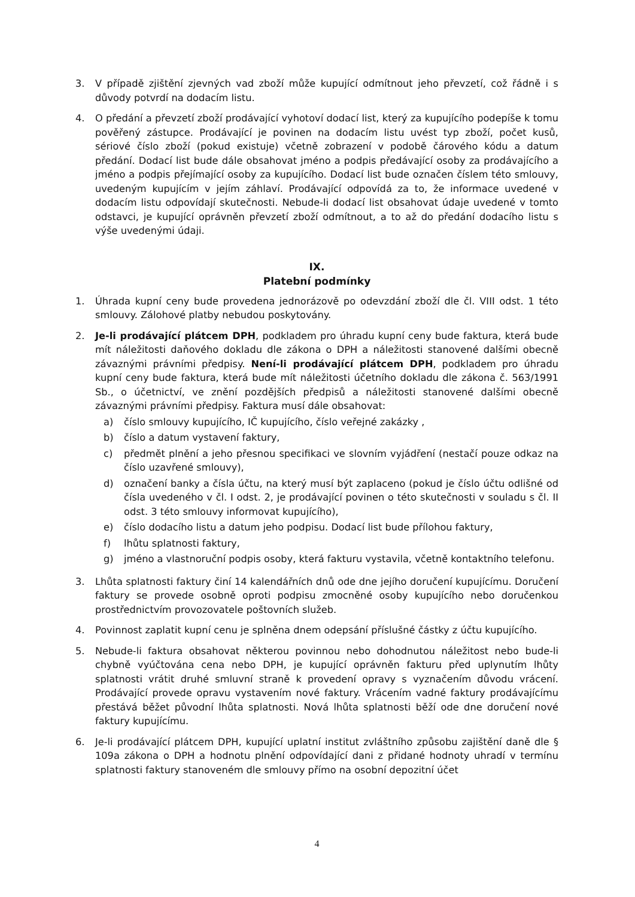3. V případě zjištění zjevných vad zboží může kupující odmítnout jeho převzetí, což řádně i s důvody potvrdí na dodacím listu.
4. O předání a převzetí zboží prodávající vyhotoví dodací list, který za kupujícího podepíše k tomu pověřený zástupce. Prodávající je povinen na dodacím listu uvést typ zboží, počet kusů, sériové číslo zboží (pokud existuje) včetně zobrazení v podobě čárového kódu a datum předání. Dodací list bude dále obsahovat jméno a podpis předávající osoby za prodávajícího a jméno a podpis přejímající osoby za kupujícího. Dodací list bude označen číslem této smlouvy, uvedeným kupujícím v jejím záhlaví. Prodávající odpovídá za to, že informace uvedené v dodacím listu odpovídají skutečnosti. Nebude-li dodací list obsahovat údaje uvedené v tomto odstavci, je kupující oprávněn převzetí zboží odmítnout, a to až do předání dodacího listu s výše uvedenými údaji.
IX.
Platební podmínky
1. Úhrada kupní ceny bude provedena jednorázově po odevzdání zboží dle čl. VIII odst. 1 této smlouvy. Zálohové platby nebudou poskytovány.
2. Je-li prodávající plátcem DPH, podkladem pro úhradu kupní ceny bude faktura, která bude mít náležitosti daňového dokladu dle zákona o DPH a náležitosti stanovené dalšími obecně závaznými právními předpisy. Není-li prodávající plátcem DPH, podkladem pro úhradu kupní ceny bude faktura, která bude mít náležitosti účetního dokladu dle zákona č. 563/1991 Sb., o účetnictví, ve znění pozdějších předpisů a náležitosti stanovené dalšími obecně závaznými právními předpisy. Faktura musí dále obsahovat:
a) číslo smlouvy kupujícího, IČ kupujícího, číslo veřejné zakázky ,
b) číslo a datum vystavení faktury,
c) předmět plnění a jeho přesnou specifikaci ve slovním vyjádření (nestačí pouze odkaz na číslo uzavřené smlouvy),
d) označení banky a čísla účtu, na který musí být zaplaceno (pokud je číslo účtu odlišné od čísla uvedeného v čl. I odst. 2, je prodávající povinen o této skutečnosti v souladu s čl. II odst. 3 této smlouvy informovat kupujícího),
e) číslo dodacího listu a datum jeho podpisu. Dodací list bude přílohou faktury,
f) lhůtu splatnosti faktury,
g) jméno a vlastnoruční podpis osoby, která fakturu vystavila, včetně kontaktního telefonu.
3. Lhůta splatnosti faktury činí 14 kalendářních dnů ode dne jejího doručení kupujícímu. Doručení faktury se provede osobně oproti podpisu zmocněné osoby kupujícího nebo doručenkou prostřednictvím provozovatele poštovních služeb.
4. Povinnost zaplatit kupní cenu je splněna dnem odepsání příslušné částky z účtu kupujícího.
5. Nebude-li faktura obsahovat některou povinnou nebo dohodnutou náležitost nebo bude-li chybně vyúčtována cena nebo DPH, je kupující oprávněn fakturu před uplynutím lhůty splatnosti vrátit druhé smluvní straně k provedení opravy s vyznačením důvodu vrácení. Prodávající provede opravu vystavením nové faktury. Vrácením vadné faktury prodávajícímu přestává běžet původní lhůta splatnosti. Nová lhůta splatnosti běží ode dne doručení nové faktury kupujícímu.
6. Je-li prodávající plátcem DPH, kupující uplatní institut zvláštního způsobu zajištění daně dle § 109a zákona o DPH a hodnotu plnění odpovídající dani z přidané hodnoty uhradí v termínu splatnosti faktury stanoveném dle smlouvy přímo na osobní depozitní účet
4